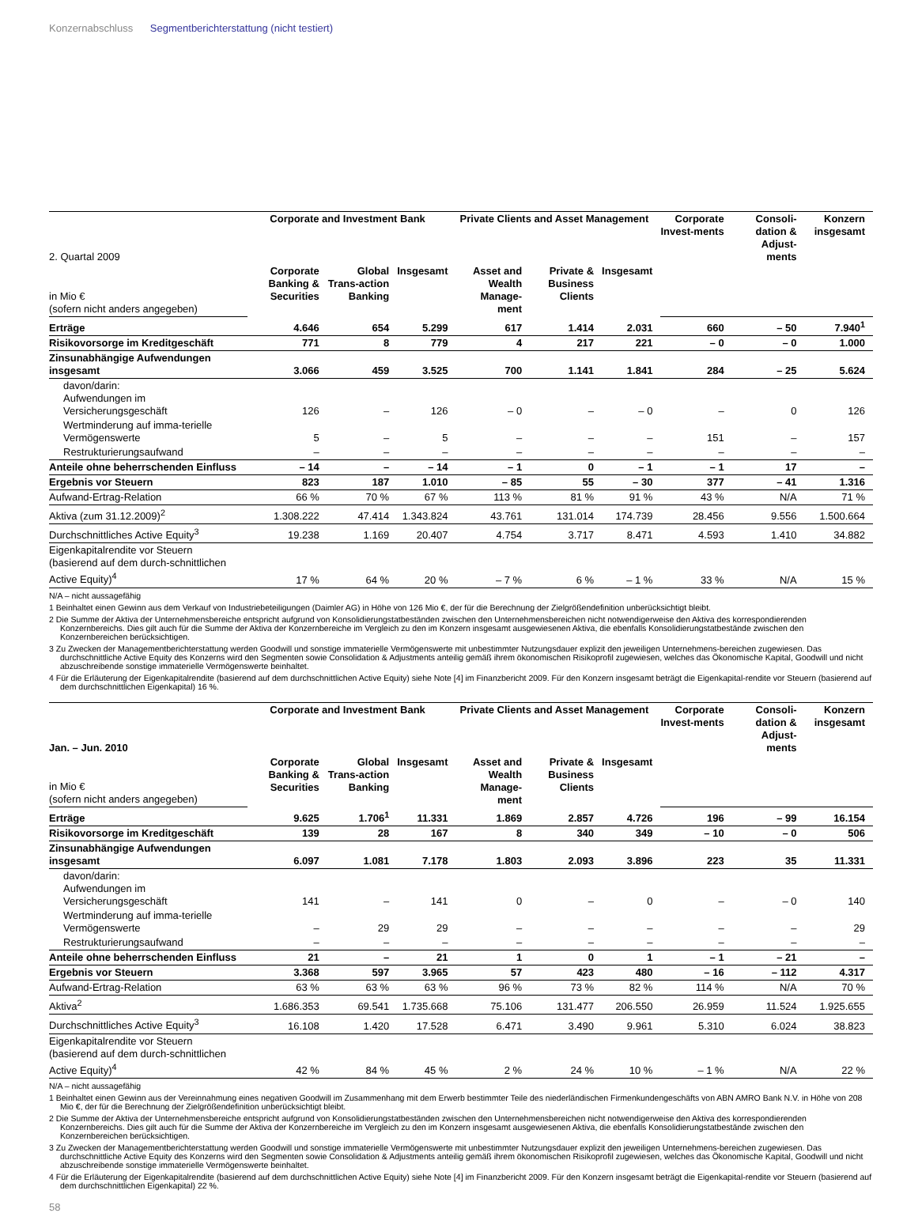Konzernabschluss Segmentberichterstattung (nicht testiert)
| 2. Quartal 2009 | Corporate and Investment Bank | | | Private Clients and Asset Management | | | Corporate Invest-ments | Consoli-dation & Adjust-ments | Konzern insgesamt |
| in Mio € (sofern nicht anders angegeben) | Corporate Banking & Securities | Global Trans-action Banking | Insgesamt | Asset and Wealth Manage-ment | Private & Business Clients | Insgesamt | | | |
| Erträge | 4.646 | 654 | 5.299 | 617 | 1.414 | 2.031 | 660 | – 50 | 7.940<sup>1</sup> |
| Risikovorsorge im Kreditgeschäft | 771 | 8 | 779 | 4 | 217 | 221 | – 0 | – 0 | 1.000 |
| Zinsunabhängige Aufwendungen insgesamt | 3.066 | 459 | 3.525 | 700 | 1.141 | 1.841 | 284 | – 25 | 5.624 |
| davon/darin: Aufwendungen im Versicherungsgeschäft | 126 | – | 126 | – 0 | – | – 0 | – | 0 | 126 |
| Wertminderung auf imma-terielle Vermögenswerte | 5 | – | 5 | – | – | – | 151 | – | 157 |
| Restrukturierungsaufwand | – | – | – | – | – | – | – | – | – |
| Anteile ohne beherrschenden Einfluss | – 14 | – | – 14 | – 1 | 0 | – 1 | – 1 | 17 | – |
| Ergebnis vor Steuern | 823 | 187 | 1.010 | – 85 | 55 | – 30 | 377 | – 41 | 1.316 |
| Aufwand-Ertrag-Relation | 66 % | 70 % | 67 % | 113 % | 81 % | 91 % | 43 % | N/A | 71 % |
| Aktiva (zum 31.12.2009)<sup>2</sup> | 1.308.222 | 47.414 | 1.343.824 | 43.761 | 131.014 | 174.739 | 28.456 | 9.556 | 1.500.664 |
| Durchschnittliches Active Equity<sup>3</sup> | 19.238 | 1.169 | 20.407 | 4.754 | 3.717 | 8.471 | 4.593 | 1.410 | 34.882 |
| Eigenkapitalrendite vor Steuern (basierend auf dem durch-schnittlichen Active Equity)<sup>4</sup> | 17 % | 64 % | 20 % | – 7 % | 6 % | – 1 % | 33 % | N/A | 15 % |
N/A – nicht aussagefähig
1 Beinhaltet einen Gewinn aus dem Verkauf von Industriebeteiligungen (Daimler AG) in Höhe von 126 Mio €, der für die Berechnung der Zielgrößendefinition unberücksichtigt bleibt.
2 Die Summe der Aktiva der Unternehmensbereiche entspricht aufgrund von Konsolidierungstatbeständen zwischen den Unternehmensbereichen nicht notwendigerweise den Aktiva des korrespondierenden Konzernbereichs. Dies gilt auch für die Summe der Aktiva der Konzernbereiche im Vergleich zu den im Konzern insgesamt ausgewiesenen Aktiva, die ebenfalls Konsolidierungstatbestände zwischen den Konzernbereichen berücksichtigen.
3 Zu Zwecken der Managementberichterstattung werden Goodwill und sonstige immaterielle Vermögenswerte mit unbestimmter Nutzungsdauer explizit den jeweiligen Unternehmens-bereichen zugewiesen. Das durchschnittliche Active Equity des Konzerns wird den Segmenten sowie Consolidation & Adjustments anteilig gemäß ihrem ökonomischen Risikoprofil zugewiesen, welches das Ökonomische Kapital, Goodwill und nicht abzuschreibende sonstige immaterielle Vermögenswerte beinhaltet.
4 Für die Erläuterung der Eigenkapitalrendite (basierend auf dem durchschnittlichen Active Equity) siehe Note [4] im Finanzbericht 2009. Für den Konzern insgesamt beträgt die Eigenkapital-rendite vor Steuern (basierend auf dem durchschnittlichen Eigenkapital) 16 %.
| Jan. – Jun. 2010 | Corporate and Investment Bank | | | Private Clients and Asset Management | | | Corporate Invest-ments | Consoli-dation & Adjust-ments | Konzern insgesamt |
| in Mio € (sofern nicht anders angegeben) | Corporate Banking & Securities | Global Trans-action Banking | Insgesamt | Asset and Wealth Manage-ment | Private & Business Clients | Insgesamt | | | |
| Erträge | 9.625 | 1.706<sup>1</sup> | 11.331 | 1.869 | 2.857 | 4.726 | 196 | – 99 | 16.154 |
| Risikovorsorge im Kreditgeschäft | 139 | 28 | 167 | 8 | 340 | 349 | – 10 | – 0 | 506 |
| Zinsunabhängige Aufwendungen insgesamt | 6.097 | 1.081 | 7.178 | 1.803 | 2.093 | 3.896 | 223 | 35 | 11.331 |
| davon/darin: Aufwendungen im Versicherungsgeschäft | 141 | – | 141 | 0 | – | 0 | – | – 0 | 140 |
| Wertminderung auf imma-terielle Vermögenswerte | – | 29 | 29 | – | – | – | – | – | 29 |
| Restrukturierungsaufwand | – | – | – | – | – | – | – | – | – |
| Anteile ohne beherrschenden Einfluss | 21 | – | 21 | 1 | 0 | 1 | – 1 | – 21 | – |
| Ergebnis vor Steuern | 3.368 | 597 | 3.965 | 57 | 423 | 480 | – 16 | – 112 | 4.317 |
| Aufwand-Ertrag-Relation | 63 % | 63 % | 63 % | 96 % | 73 % | 82 % | 114 % | N/A | 70 % |
| Aktiva<sup>2</sup> | 1.686.353 | 69.541 | 1.735.668 | 75.106 | 131.477 | 206.550 | 26.959 | 11.524 | 1.925.655 |
| Durchschnittliches Active Equity<sup>3</sup> | 16.108 | 1.420 | 17.528 | 6.471 | 3.490 | 9.961 | 5.310 | 6.024 | 38.823 |
| Eigenkapitalrendite vor Steuern (basierend auf dem durch-schnittlichen Active Equity)<sup>4</sup> | 42 % | 84 % | 45 % | 2 % | 24 % | 10 % | – 1 % | N/A | 22 % |
N/A – nicht aussagefähig
1 Beinhaltet einen Gewinn aus der Vereinnahmung eines negativen Goodwill im Zusammenhang mit dem Erwerb bestimmter Teile des niederländischen Firmenkundengeschäfts von ABN AMRO Bank N.V. in Höhe von 208 Mio €, der für die Berechnung der Zielgrößendefinition unberücksichtigt bleibt.
2 Die Summe der Aktiva der Unternehmensbereiche entspricht aufgrund von Konsolidierungstatbeständen zwischen den Unternehmensbereichen nicht notwendigerweise den Aktiva des korrespondierenden Konzernbereichs. Dies gilt auch für die Summe der Aktiva der Konzernbereiche im Vergleich zu den im Konzern insgesamt ausgewiesenen Aktiva, die ebenfalls Konsolidierungstatbestände zwischen den Konzernbereichen berücksichtigen.
3 Zu Zwecken der Managementberichterstattung werden Goodwill und sonstige immaterielle Vermögenswerte mit unbestimmter Nutzungsdauer explizit den jeweiligen Unternehmens-bereichen zugewiesen. Das durchschnittliche Active Equity des Konzerns wird den Segmenten sowie Consolidation & Adjustments anteilig gemäß ihrem ökonomischen Risikoprofil zugewiesen, welches das Ökonomische Kapital, Goodwill und nicht abzuschreibende sonstige immaterielle Vermögenswerte beinhaltet.
4 Für die Erläuterung der Eigenkapitalrendite (basierend auf dem durchschnittlichen Active Equity) siehe Note [4] im Finanzbericht 2009. Für den Konzern insgesamt beträgt die Eigenkapital-rendite vor Steuern (basierend auf dem durchschnittlichen Eigenkapital) 22 %.
58